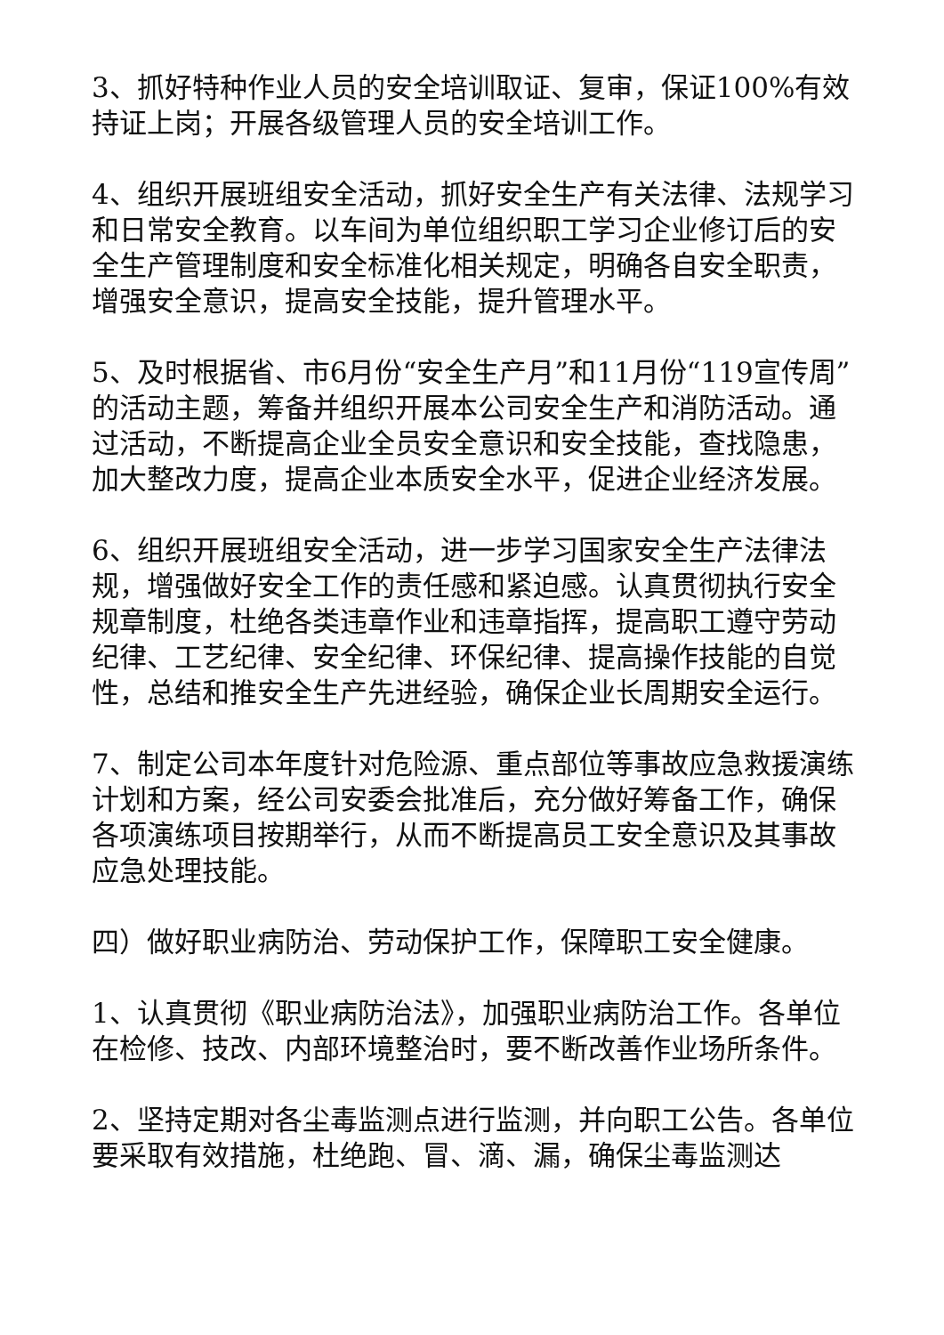3、抓好特种作业人员的安全培训取证、复审，保证100%有效持证上岗；开展各级管理人员的安全培训工作。
4、组织开展班组安全活动，抓好安全生产有关法律、法规学习和日常安全教育。以车间为单位组织职工学习企业修订后的安全生产管理制度和安全标准化相关规定，明确各自安全职责，增强安全意识，提高安全技能，提升管理水平。
5、及时根据省、市6月份“安全生产月”和11月份“119宣传周”的活动主题，筹备并组织开展本公司安全生产和消防活动。通过活动，不断提高企业全员安全意识和安全技能，查找隐患，加大整改力度，提高企业本质安全水平，促进企业经济发展。
6、组织开展班组安全活动，进一步学习国家安全生产法律法规，增强做好安全工作的责任感和紧迫感。认真贯彻执行安全规章制度，杜绝各类违章作业和违章指挥，提高职工遵守劳动纪律、工艺纪律、安全纪律、环保纪律、提高操作技能的自觉性，总结和推安全生产先进经验，确保企业长周期安全运行。
7、制定公司本年度针对危险源、重点部位等事故应急救援演练计划和方案，经公司安委会批准后，充分做好筹备工作，确保各项演练项目按期举行，从而不断提高员工安全意识及其事故应急处理技能。
四）做好职业病防治、劳动保护工作，保障职工安全健康。
1、认真贯彻《职业病防治法》，加强职业病防治工作。各单位在检修、技改、内部环境整治时，要不断改善作业场所条件。
2、坚持定期对各尘毒监测点进行监测，并向职工公告。各单位要采取有效措施，杜绝跑、冒、滴、漏，确保尘毒监测达